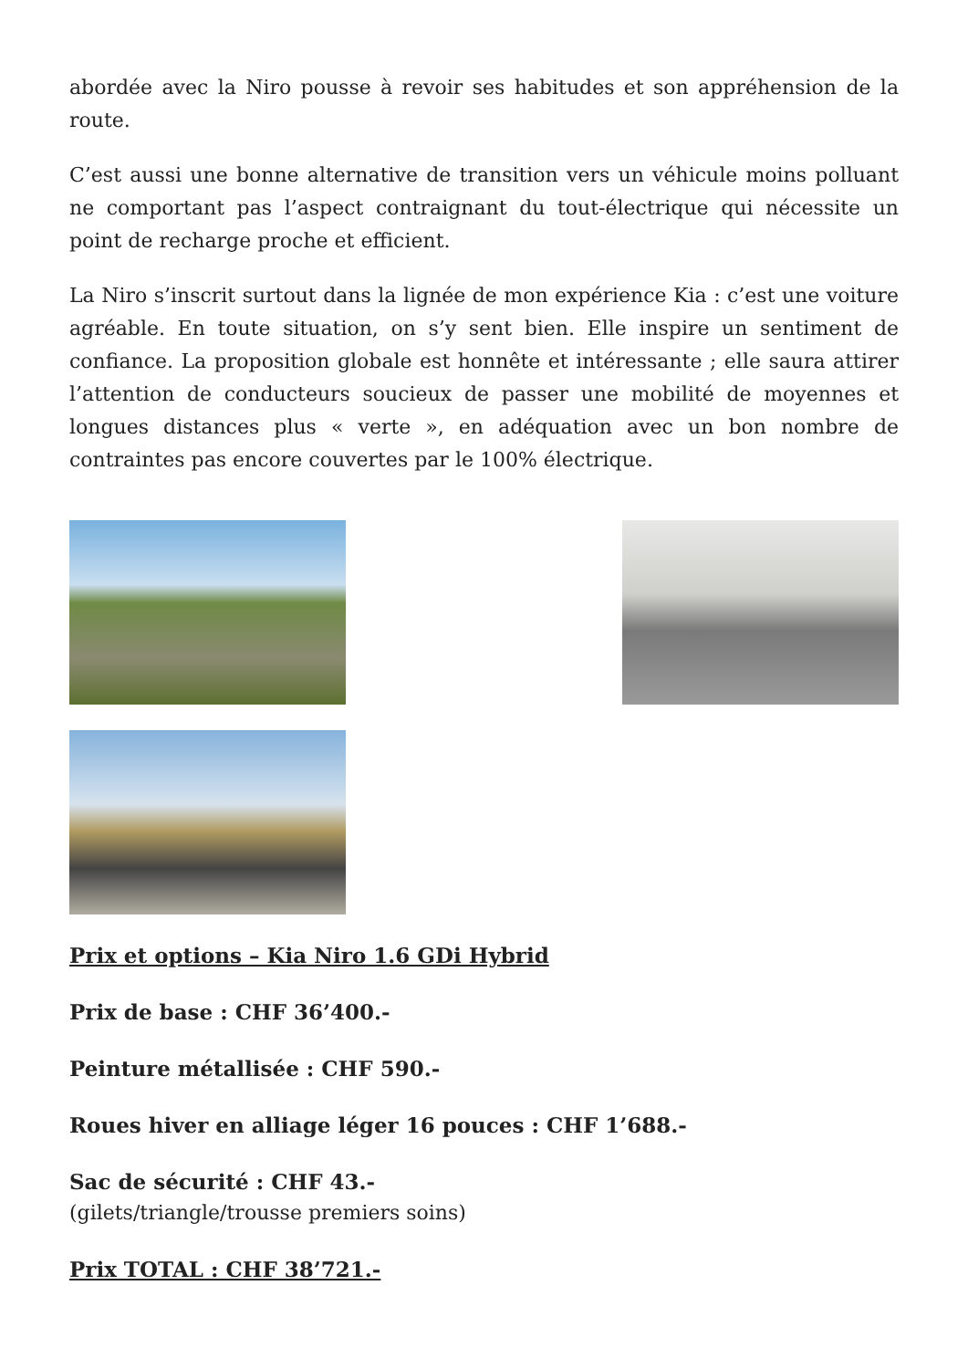abordée avec la Niro pousse à revoir ses habitudes et son appréhension de la route.
C’est aussi une bonne alternative de transition vers un véhicule moins polluant ne comportant pas l’aspect contraignant du tout-électrique qui nécessite un point de recharge proche et efficient.
La Niro s’inscrit surtout dans la lignée de mon expérience Kia : c’est une voiture agréable. En toute situation, on s’y sent bien. Elle inspire un sentiment de confiance. La proposition globale est honnête et intéressante ; elle saura attirer l’attention de conducteurs soucieux de passer une mobilité de moyennes et longues distances plus « verte », en adéquation avec un bon nombre de contraintes pas encore couvertes par le 100% électrique.
Prix et options – Kia Niro 1.6 GDi Hybrid
Prix de base : CHF 36’400.-
Peinture métallisée : CHF 590.-
Roues hiver en alliage léger 16 pouces : CHF 1’688.-
Sac de sécurité : CHF 43.-
(gilets/triangle/trousse premiers soins)
Prix TOTAL : CHF 38’721.-